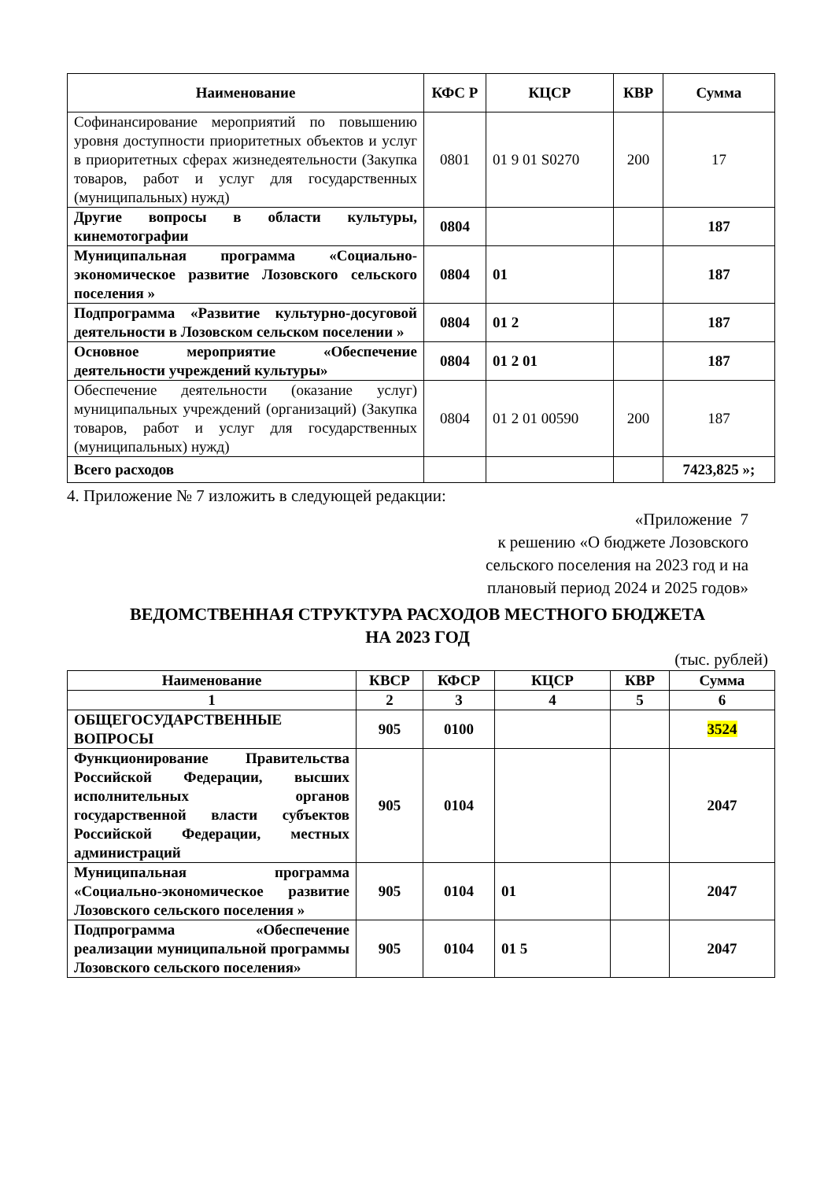| Наименование | КФС Р | КЦСР | КВР | Сумма |
| --- | --- | --- | --- | --- |
| Софинансирование мероприятий по повышению уровня доступности приоритетных объектов и услуг в приоритетных сферах жизнедеятельности (Закупка товаров, работ и услуг для государственных (муниципальных) нужд) | 0801 | 01 9 01 S0270 | 200 | 17 |
| Другие вопросы в области культуры, кинемотографии | 0804 | | | 187 |
| Муниципальная программа «Социально-экономическое развитие Лозовского сельского поселения » | 0804 | 01 | | 187 |
| Подпрограмма «Развитие культурно-досуговой деятельности в Лозовском сельском поселении » | 0804 | 01 2 | | 187 |
| Основное мероприятие «Обеспечение деятельности учреждений культуры» | 0804 | 01 2 01 | | 187 |
| Обеспечение деятельности (оказание услуг) муниципальных учреждений (организаций) (Закупка товаров, работ и услуг для государственных (муниципальных) нужд) | 0804 | 01 2 01 00590 | 200 | 187 |
| Всего расходов | | | | 7423,825 »; |
4. Приложение № 7 изложить в следующей редакции:
«Приложение 7
к решению «О бюджете Лозовского
сельского поселения на 2023 год и на
плановый период 2024 и 2025 годов»
ВЕДОМСТВЕННАЯ СТРУКТУРА РАСХОДОВ МЕСТНОГО БЮДЖЕТА
НА 2023 ГОД
(тыс. рублей)
| Наименование | КВСР | КФСР | КЦСР | КВР | Сумма |
| --- | --- | --- | --- | --- | --- |
| 1 | 2 | 3 | 4 | 5 | 6 |
| ОБЩЕГОСУДАРСТВЕННЫЕ ВОПРОСЫ | 905 | 0100 | | | 3524 |
| Функционирование Правительства Российской Федерации, высших исполнительных органов государственной власти субъектов Российской Федерации, местных администраций | 905 | 0104 | | | 2047 |
| Муниципальная программа «Социально-экономическое развитие Лозовского сельского поселения » | 905 | 0104 | 01 | | 2047 |
| Подпрограмма «Обеспечение реализации муниципальной программы Лозовского сельского поселения» | 905 | 0104 | 01 5 | | 2047 |